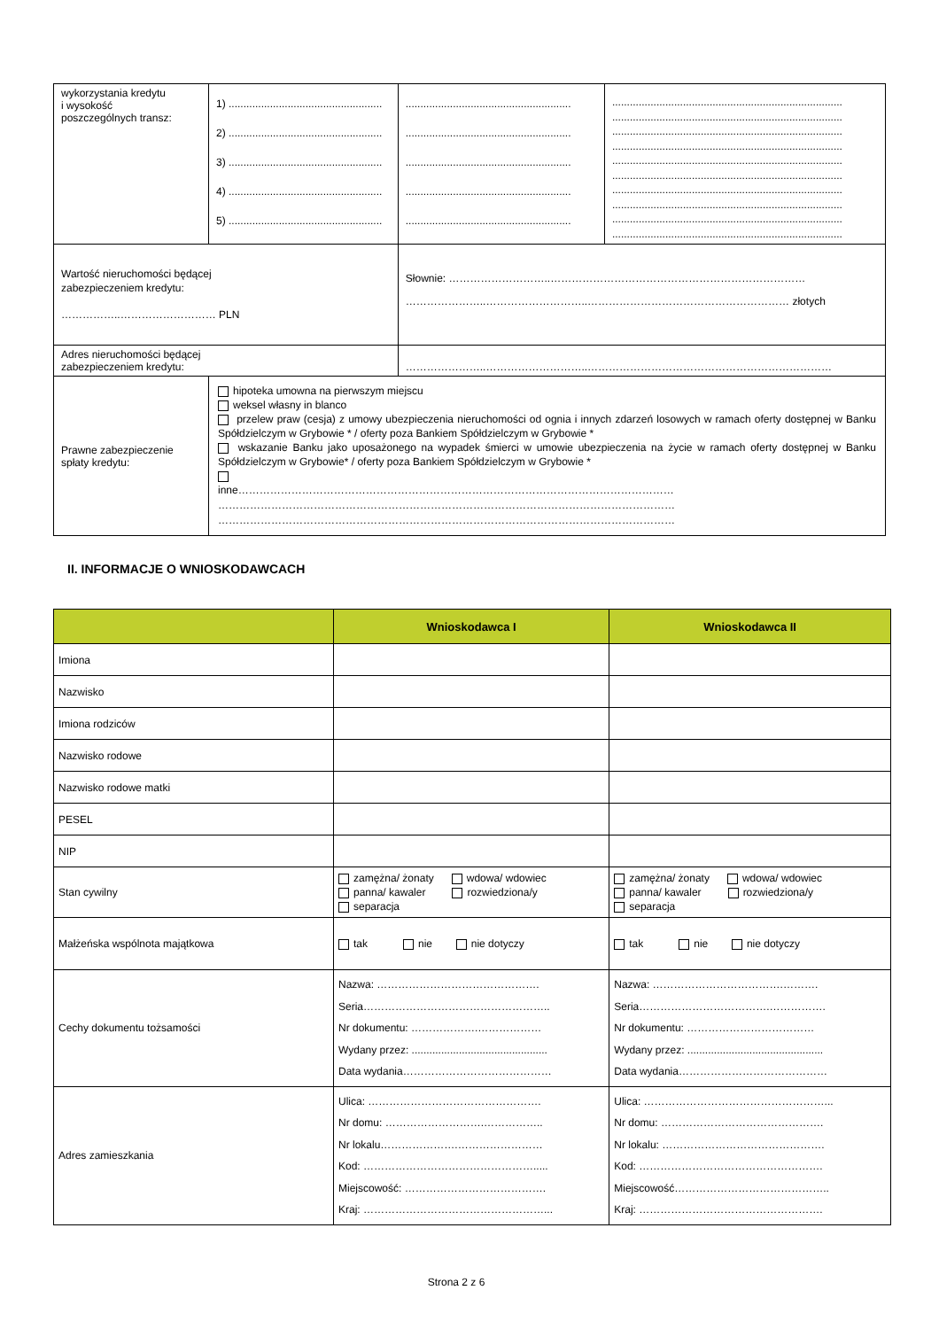| wykorzystania kredytu i wysokość poszczególnych transz: | 1) .................................................... 2) .................................................... 3) .................................................... 4) .................................................... 5) .................................................... | | ........................................................ ........................................................ ........................................................ ........................................................ ........................................................ | .............................................................................. .............................................................................. .............................................................................. .............................................................................. .............................................................................. .............................................................................. .............................................................................. .............................................................................. .............................................................................. .............................................................................. |
| Wartość nieruchomości będącej zabezpieczeniem kredytu: ……………..……………………… PLN | | Słownie: ………………………..……………………………………………………………… …………………..………………………..………………………………………………… złotych | | |
| Adres nieruchomości będącej zabezpieczeniem kredytu: | | …………………..………………………..…………………………………………………………… | | |
| Prawne zabezpieczenie spłaty kredytu: | hipoteka umowna na pierwszym miejscu weksel własny in blanco przelew praw (cesja) z umowy ubezpieczenia nieruchomości od ognia i innych zdarzeń losowych w ramach oferty dostępnej w Banku Spółdzielczym w Grybowie * / oferty poza Bankiem Spółdzielczym w Grybowie * wskazanie Banku jako uposażonego na wypadek śmierci w umowie ubezpieczenia na życie w ramach oferty dostępnej w Banku Spółdzielczym w Grybowie* / oferty poza Bankiem Spółdzielczym w Grybowie * inne…………………………………………………………………………………………………………… ………………………………………………………………………………………………………………… ………………………………………………………………………………………………………………… | | | |
II. INFORMACJE O WNIOSKODAWCACH
| | Wnioskodawca I | Wnioskodawca II |
| --- | --- | --- |
| Imiona | | |
| Nazwisko | | |
| Imiona rodziców | | |
| Nazwisko rodowe | | |
| Nazwisko rodowe matki | | |
| PESEL | | |
| NIP | | |
| Stan cywilny | zamężna/ żonaty wdowa/ wdowiec panna/ kawaler rozwiedziona/y separacja | zamężna/ żonaty wdowa/ wdowiec panna/ kawaler rozwiedziona/y separacja |
| Małżeńska wspólnota majątkowa | tak nie nie dotyczy | tak nie nie dotyczy |
| Cechy dokumentu tożsamości | Nazwa: ………………………………………. Seria…………………………………………….. Nr dokumentu: ……………….……………… Wydany przez: .............................................. Data wydania…………………………………… | Nazwa: ……………………………….………. Seria……………………………….……………. Nr dokumentu: ……………………………… Wydany przez: .............................................. Data wydania…………………………………… |
| Adres zamieszkania | Ulica: …………………………………………. Nr domu: ……………………….…………….. Nr lokalu………………….…………………… Kod: …………………………………………..... Miejscowość: …………………………………. Kraj: ……………………………………………... | Ulica: ……………………………………………... Nr domu: ………………………………………. Nr lokalu: ………………………………………. Kod: ……………………………………………. Miejscowość…………………………………….. Kraj: ……………………………………………. |
Strona 2 z 6